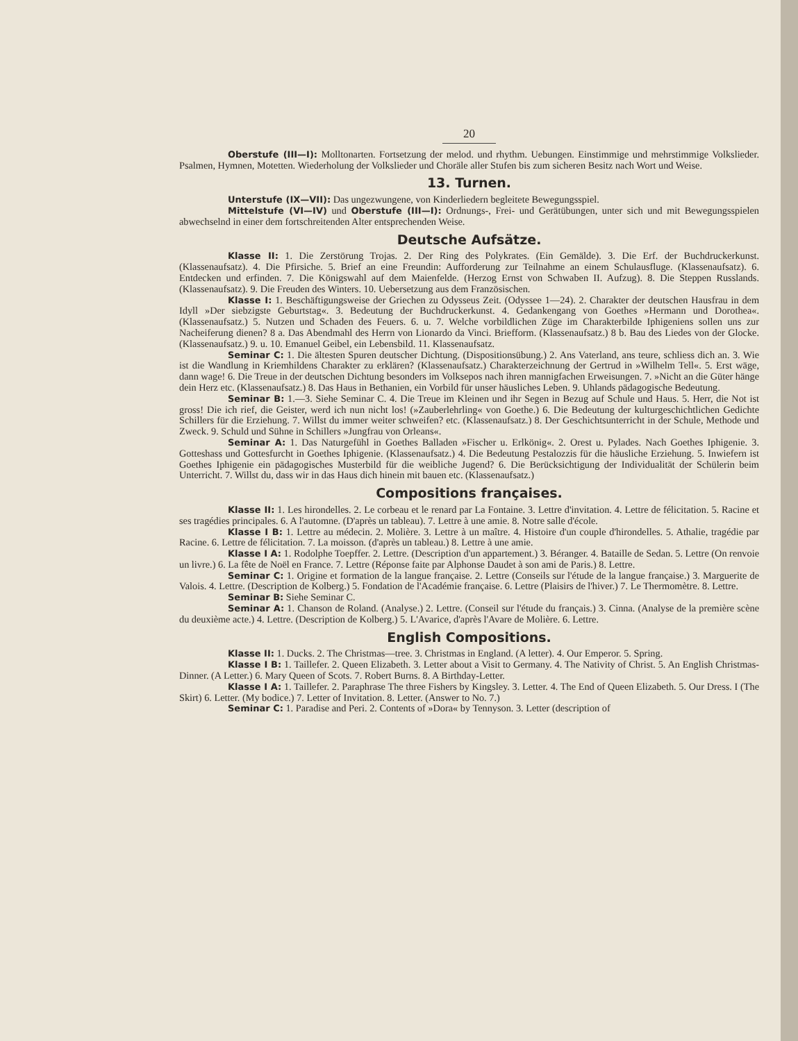20
Oberstufe (III—I): Molltonarten. Fortsetzung der melod. und rhythm. Uebungen. Einstimmige und mehrstimmige Volkslieder. Psalmen, Hymnen, Motetten. Wiederholung der Volkslieder und Choräle aller Stufen bis zum sicheren Besitz nach Wort und Weise.
13. Turnen.
Unterstufe (IX—VII): Das ungezwungene, von Kinderliedern begleitete Bewegungsspiel.
Mittelstufe (VI—IV) und Oberstufe (III—I): Ordnungs-, Frei- und Gerätübungen, unter sich und mit Bewegungsspielen abwechselnd in einer dem fortschreitenden Alter entsprechenden Weise.
Deutsche Aufsätze.
Klasse II: 1. Die Zerstörung Trojas. 2. Der Ring des Polykrates. (Ein Gemälde). 3. Die Erf. der Buchdruckerkunst. (Klassenaufsatz). 4. Die Pfirsiche. 5. Brief an eine Freundin: Aufforderung zur Teilnahme an einem Schulausfluge. (Klassenaufsatz). 6. Entdecken und erfinden. 7. Die Königswahl auf dem Maienfelde. (Herzog Ernst von Schwaben II. Aufzug). 8. Die Steppen Russlands. (Klassenaufsatz). 9. Die Freuden des Winters. 10. Uebersetzung aus dem Französischen.
Klasse I: 1. Beschäftigungsweise der Griechen zu Odysseus Zeit. (Odyssee 1—24). 2. Charakter der deutschen Hausfrau in dem Idyll »Der siebzigste Geburtstag«. 3. Bedeutung der Buchdruckerkunst. 4. Gedankengang von Goethes »Hermann und Dorothea«. (Klassenaufsatz.) 5. Nutzen und Schaden des Feuers. 6. u. 7. Welche vorbildlichen Züge im Charakterbilde Iphigeniens sollen uns zur Nacheiferung dienen? 8 a. Das Abendmahl des Herrn von Lionardo da Vinci. Briefform. (Klassenaufsatz.) 8 b. Bau des Liedes von der Glocke. (Klassenaufsatz.) 9. u. 10. Emanuel Geibel, ein Lebensbild. 11. Klassenaufsatz.
Seminar C: 1. Die ältesten Spuren deutscher Dichtung. (Dispositionsübung.) 2. Ans Vaterland, ans teure, schliess dich an. 3. Wie ist die Wandlung in Kriemhildens Charakter zu erklären? (Klassenaufsatz.) Charakterzeichnung der Gertrud in »Wilhelm Tell«. 5. Erst wäge, dann wage! 6. Die Treue in der deutschen Dichtung besonders im Volksepos nach ihren mannigfachen Erweisungen. 7. »Nicht an die Güter hänge dein Herz etc. (Klassenaufsatz.) 8. Das Haus in Bethanien, ein Vorbild für unser häusliches Leben. 9. Uhlands pädagogische Bedeutung.
Seminar B: 1.—3. Siehe Seminar C. 4. Die Treue im Kleinen und ihr Segen in Bezug auf Schule und Haus. 5. Herr, die Not ist gross! Die ich rief, die Geister, werd ich nun nicht los! (»Zauberlehrling« von Goethe.) 6. Die Bedeutung der kulturgeschichtlichen Gedichte Schillers für die Erziehung. 7. Willst du immer weiter schweifen? etc. (Klassenaufsatz.) 8. Der Geschichtsunterricht in der Schule, Methode und Zweck. 9. Schuld und Sühne in Schillers »Jungfrau von Orleans«.
Seminar A: 1. Das Naturgefühl in Goethes Balladen »Fischer u. Erlkönig«. 2. Orest u. Pylades. Nach Goethes Iphigenie. 3. Gotteshass und Gottesfurcht in Goethes Iphigenie. (Klassenaufsatz.) 4. Die Bedeutung Pestalozzis für die häusliche Erziehung. 5. Inwiefern ist Goethes Iphigenie ein pädagogisches Musterbild für die weibliche Jugend? 6. Die Berücksichtigung der Individualität der Schülerin beim Unterricht. 7. Willst du, dass wir in das Haus dich hinein mit bauen etc. (Klassenaufsatz.)
Compositions françaises.
Klasse II: 1. Les hirondelles. 2. Le corbeau et le renard par La Fontaine. 3. Lettre d'invitation. 4. Lettre de félicitation. 5. Racine et ses tragédies principales. 6. A l'automne. (D'après un tableau). 7. Lettre à une amie. 8. Notre salle d'école.
Klasse I B: 1. Lettre au médecin. 2. Molière. 3. Lettre à un maître. 4. Histoire d'un couple d'hirondelles. 5. Athalie, tragédie par Racine. 6. Lettre de félicitation. 7. La moisson. (d'après un tableau.) 8. Lettre à une amie.
Klasse I A: 1. Rodolphe Toepffer. 2. Lettre. (Description d'un appartement.) 3. Béranger. 4. Bataille de Sedan. 5. Lettre (On renvoie un livre.) 6. La fête de Noël en France. 7. Lettre (Réponse faite par Alphonse Daudet à son ami de Paris.) 8. Lettre.
Seminar C: 1. Origine et formation de la langue française. 2. Lettre (Conseils sur l'étude de la langue française.) 3. Marguerite de Valois. 4. Lettre. (Description de Kolberg.) 5. Fondation de l'Académie française. 6. Lettre (Plaisirs de l'hiver.) 7. Le Thermomètre. 8. Lettre.
Seminar B: Siehe Seminar C.
Seminar A: 1. Chanson de Roland. (Analyse.) 2. Lettre. (Conseil sur l'étude du français.) 3. Cinna. (Analyse de la première scène du deuxième acte.) 4. Lettre. (Description de Kolberg.) 5. L'Avarice, d'après l'Avare de Molière. 6. Lettre.
English Compositions.
Klasse II: 1. Ducks. 2. The Christmas—tree. 3. Christmas in England. (A letter). 4. Our Emperor. 5. Spring.
Klasse I B: 1. Taillefer. 2. Queen Elizabeth. 3. Letter about a Visit to Germany. 4. The Nativity of Christ. 5. An English Christmas-Dinner. (A Letter.) 6. Mary Queen of Scots. 7. Robert Burns. 8. A Birthday-Letter.
Klasse I A: 1. Taillefer. 2. Paraphrase The three Fishers by Kingsley. 3. Letter. 4. The End of Queen Elizabeth. 5. Our Dress. I (The Skirt) 6. Letter. (My bodice.) 7. Letter of Invitation. 8. Letter. (Answer to No. 7.)
Seminar C: 1. Paradise and Peri. 2. Contents of »Dora« by Tennyson. 3. Letter (description of